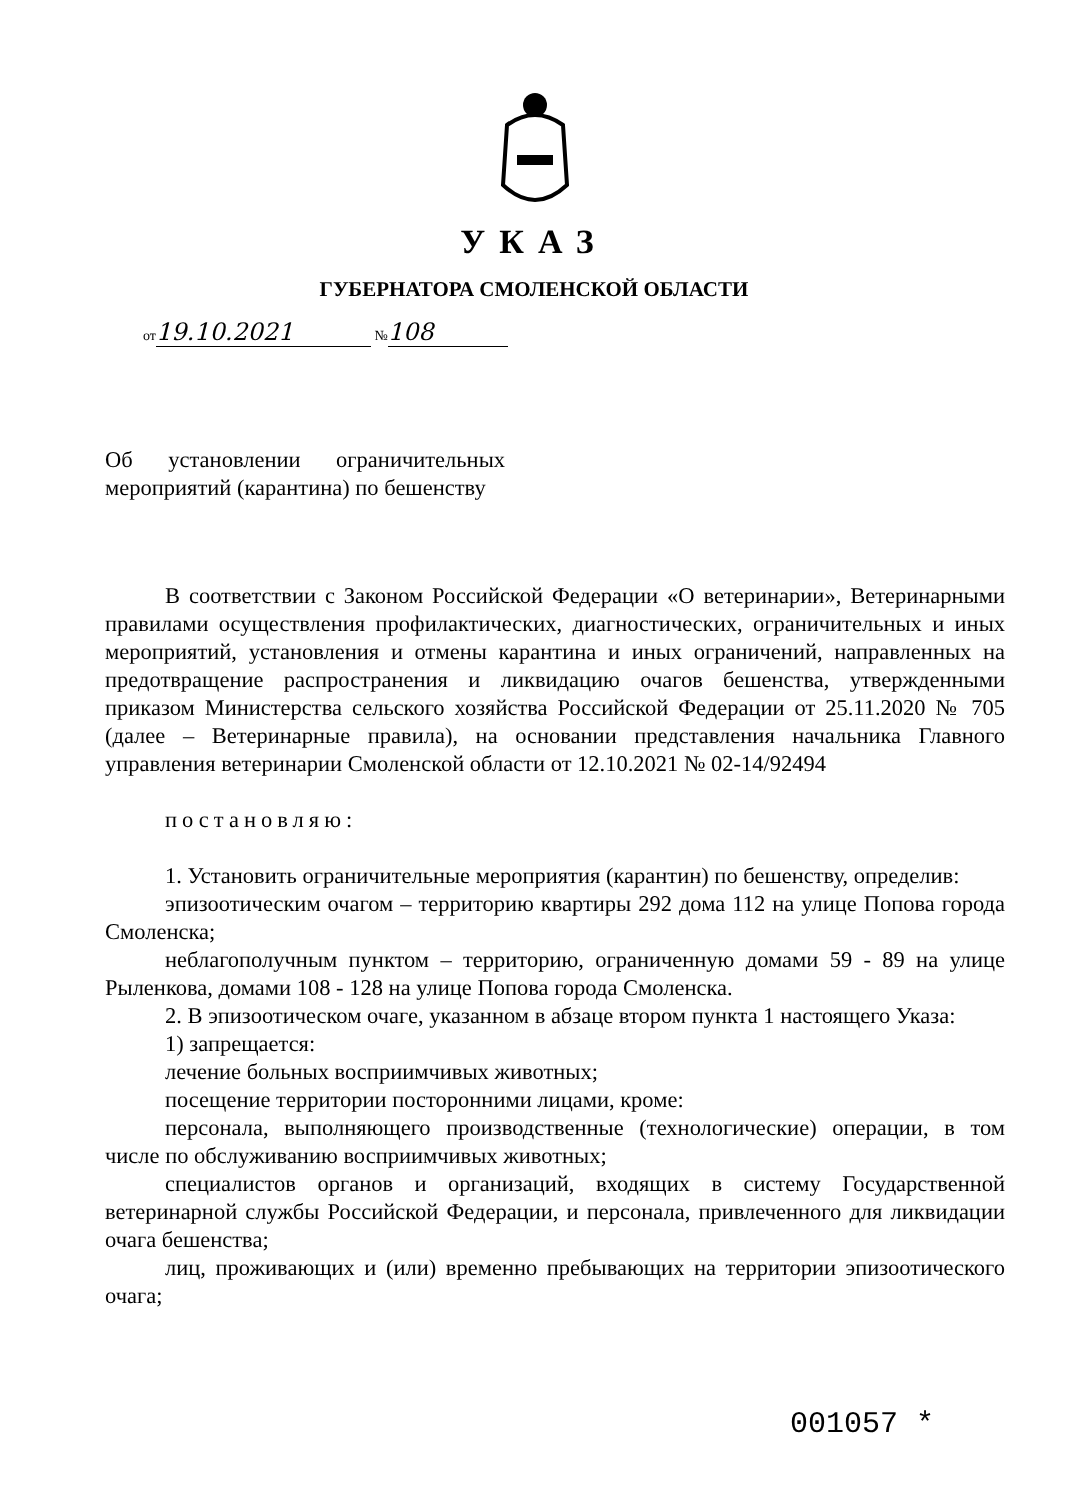УКАЗ
ГУБЕРНАТОРА СМОЛЕНСКОЙ ОБЛАСТИ
от 19.10.2021 № 108
Об установлении ограничительных мероприятий (карантина) по бешенству
В соответствии с Законом Российской Федерации «О ветеринарии», Ветеринарными правилами осуществления профилактических, диагностических, ограничительных и иных мероприятий, установления и отмены карантина и иных ограничений, направленных на предотвращение распространения и ликвидацию очагов бешенства, утвержденными приказом Министерства сельского хозяйства Российской Федерации от 25.11.2020 № 705 (далее – Ветеринарные правила), на основании представления начальника Главного управления ветеринарии Смоленской области от 12.10.2021 № 02-14/92494
постановляю:
1. Установить ограничительные мероприятия (карантин) по бешенству, определив:
эпизоотическим очагом – территорию квартиры 292 дома 112 на улице Попова города Смоленска;
неблагополучным пунктом – территорию, ограниченную домами 59 - 89 на улице Рыленкова, домами 108 - 128 на улице Попова города Смоленска.
2. В эпизоотическом очаге, указанном в абзаце втором пункта 1 настоящего Указа:
1) запрещается:
лечение больных восприимчивых животных;
посещение территории посторонними лицами, кроме:
персонала, выполняющего производственные (технологические) операции, в том числе по обслуживанию восприимчивых животных;
специалистов органов и организаций, входящих в систему Государственной ветеринарной службы Российской Федерации, и персонала, привлеченного для ликвидации очага бешенства;
лиц, проживающих и (или) временно пребывающих на территории эпизоотического очага;
001057 *